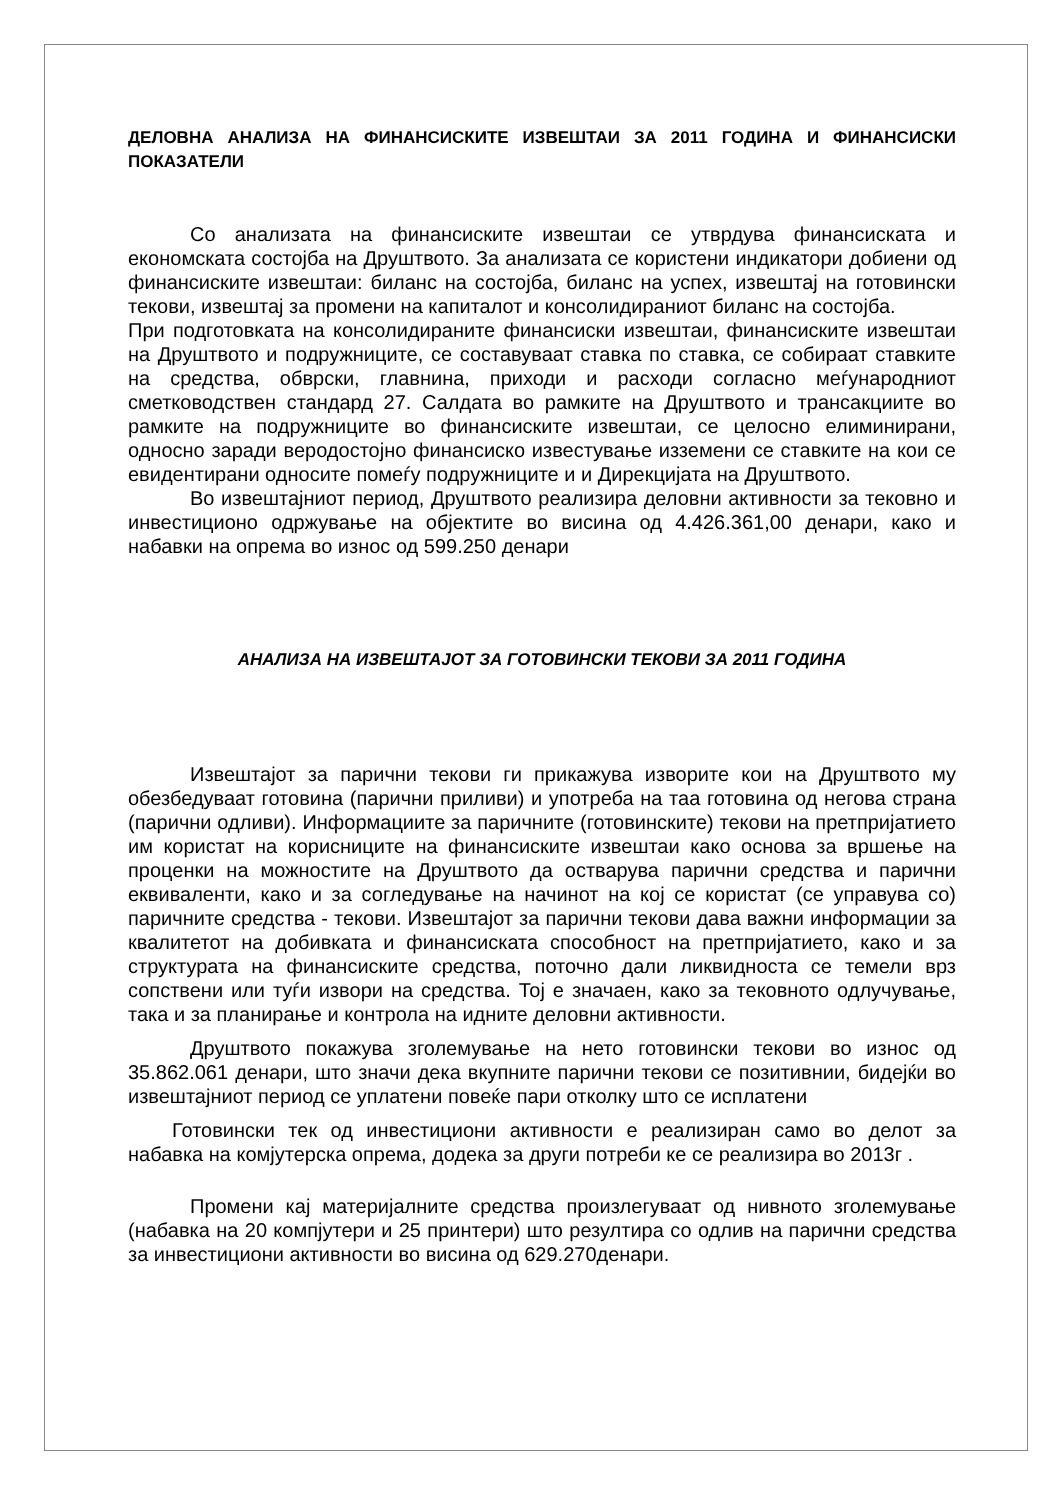ДЕЛОВНА АНАЛИЗА НА ФИНАНСИСКИТЕ ИЗВЕШТАИ ЗА 2011 ГОДИНА И ФИНАНСИСКИ ПОКАЗАТЕЛИ
Со анализата на финансиските извештаи се утврдува финансиската и економската состојба на Друштвото. За анализата се користени индикатори добиени од финансиските извештаи: биланс на состојба, биланс на успех, извештај на готовински текови, извештај за промени на капиталот и консолидираниот биланс на состојба.
При подготовката на консолидираните финансиски извештаи, финансиските извештаи на Друштвото и подружниците, се составуваат ставка по ставка, се собираат ставките на средства, обврски, главнина, приходи и расходи согласно меѓународниот сметководствен стандард 27. Салдата во рамките на Друштвото и трансакциите во рамките на подружниците во финансиските извештаи, се целосно елиминирани, односно заради веродостојно финансиско известување изземени се ставките на кои се евидентирани односите помеѓу подружниците и и Дирекцијата на Друштвото.
Во извештајниот период, Друштвото реализира деловни активности за тековно и инвестиционо одржување на објектите во висина од 4.426.361,00 денари, како и набавки на опрема во износ од 599.250 денари
АНАЛИЗА НА ИЗВЕШТАЈОТ ЗА ГОТОВИНСКИ ТЕКОВИ ЗА 2011 ГОДИНА
Извештајот за парични текови ги прикажува изворите кои на Друштвото му обезбедуваат готовина (парични приливи) и употреба на таа готовина од негова страна (парични одливи). Информациите за паричните (готовинските) текови на претпријатието им користат на корисниците на финансиските извештаи како основа за вршење на проценки на можностите на Друштвото да остварува парични средства и парични еквиваленти, како и за согледување на начинот на кој се користат (се управува со) паричните средства - текови. Извештајот за парични текови дава важни информации за квалитетот на добивката и финансиската способност на претпријатието, како и за структурата на финансиските средства, поточно дали ликвидноста се темели врз сопствени или туѓи извори на средства. Тој е значаен, како за тековното одлучување, така и за планирање и контрола на идните деловни активности.
Друштвото покажува зголемување на нето готовински текови во износ од 35.862.061 денари, што значи дека вкупните парични текови се позитивнии, бидејќи во извештајниот период се уплатени повеќе пари отколку што се исплатени
Готовински тек од инвестициони активности е реализиран само во делот за набавка на комјутерска опрема, додека за други потреби ке се реализира во 2013г .
Промени кај материјалните средства произлегуваат од нивното зголемување (набавка на 20 компјутери и 25 принтери) што резултира со одлив на парични средства за инвестициони активности во висина од 629.270денари.